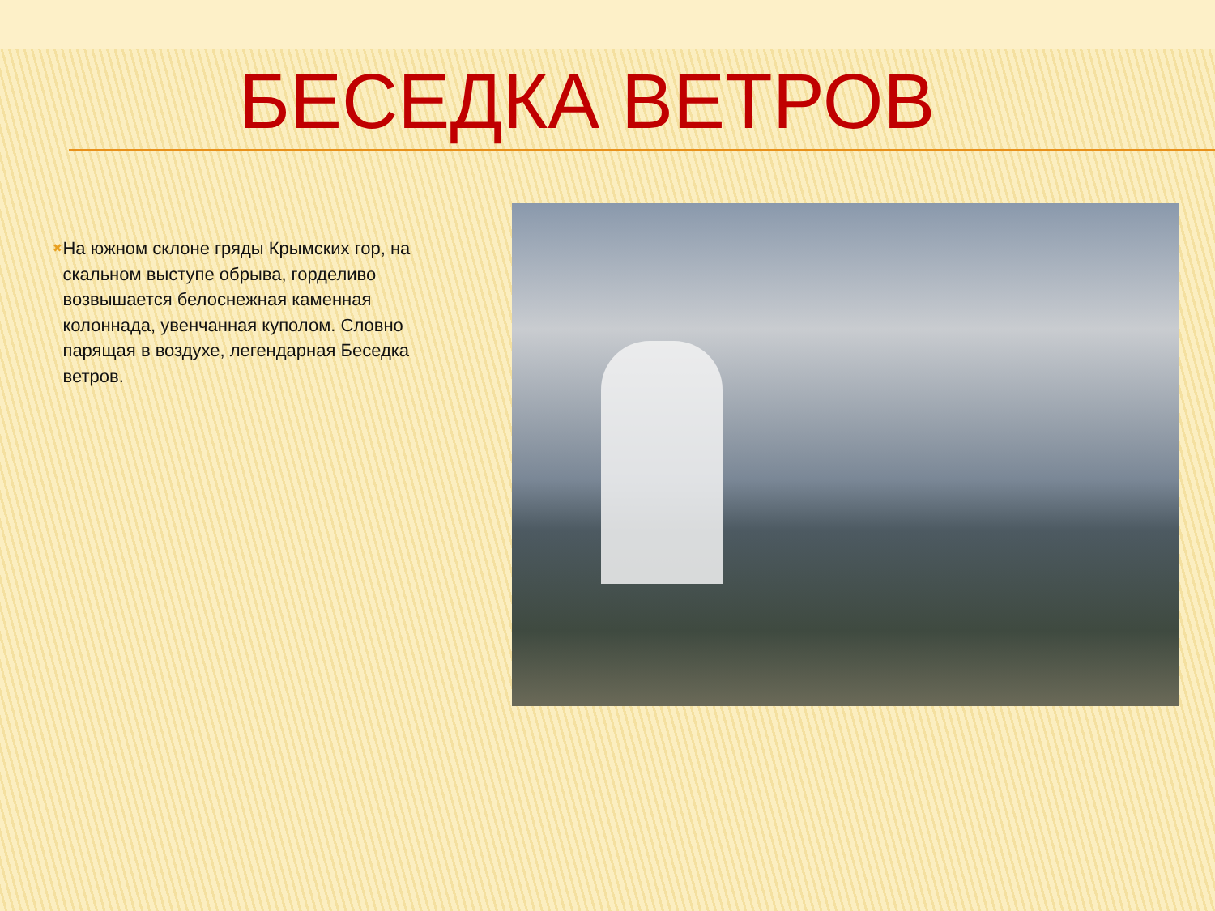БЕСЕДКА ВЕТРОВ
✖
На южном склоне гряды Крымских гор, на скальном выступе обрыва, горделиво возвышается белоснежная каменная колоннада, увенчанная куполом. Словно парящая в воздухе, легендарная Беседка ветров.